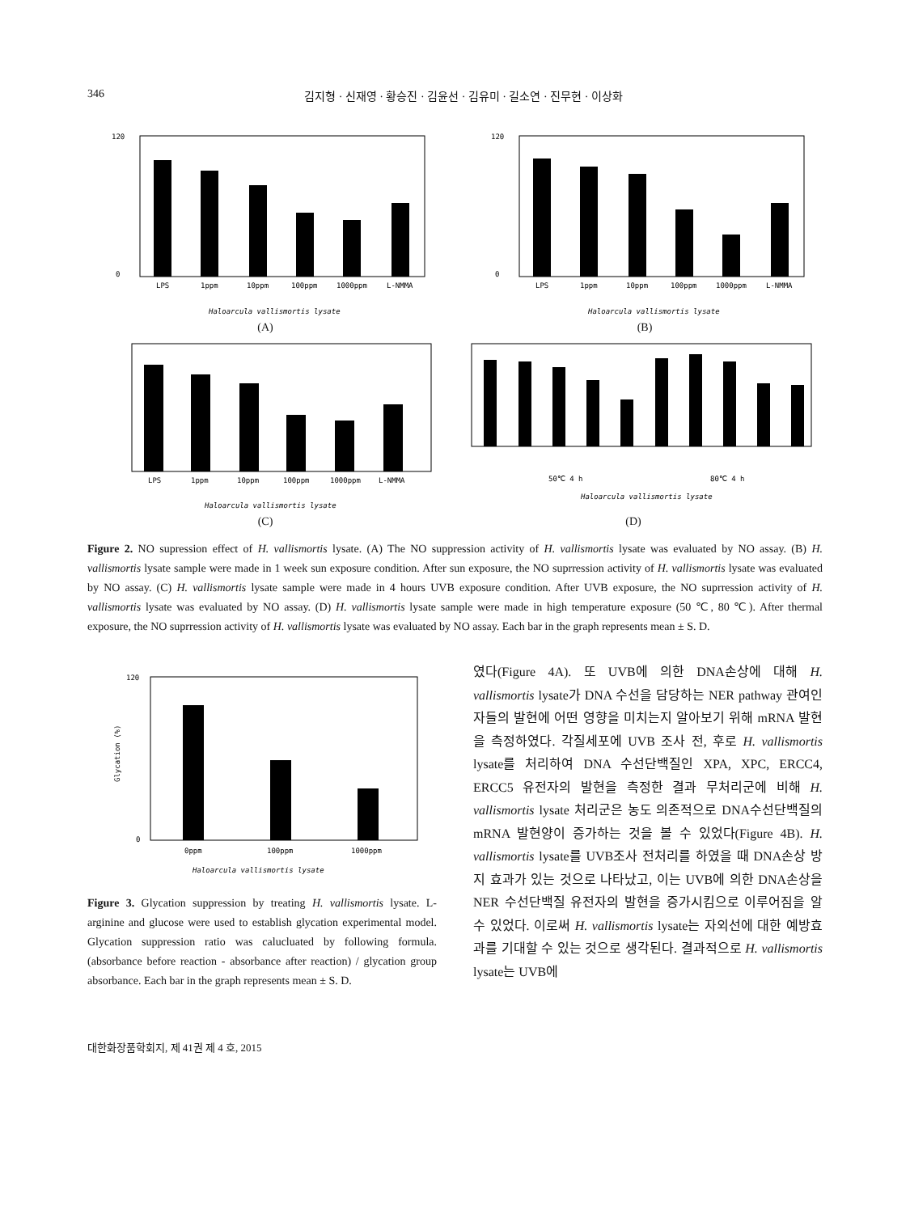346 김지형 · 신재영 · 황승진 · 김윤선 · 김유미 · 길소연 · 진무현 · 이상화
120
0
LPS
1ppm
10ppm
100ppm
1000ppm
L-NMMA
Haloarcula vallismortis lysate
(A)
120
0
LPS
1ppm
10ppm
100ppm
1000ppm
L-NMMA
Haloarcula vallismortis lysate
(B)
LPS
1ppm
10ppm
100ppm
1000ppm
L-NMMA
Haloarcula vallismortis lysate
(C)
50℃ 4 h
80℃ 4 h
Haloarcula vallismortis lysate
(D)
Figure 2. NO supression effect of H. vallismortis lysate. (A) The NO suppression activity of H. vallismortis lysate was evaluated by NO assay. (B) H. vallismortis lysate sample were made in 1 week sun exposure condition. After sun exposure, the NO suprression activity of H. vallismortis lysate was evaluated by NO assay. (C) H. vallismortis lysate sample were made in 4 hours UVB exposure condition. After UVB exposure, the NO suprression activity of H. vallismortis lysate was evaluated by NO assay. (D) H. vallismortis lysate sample were made in high temperature exposure (50 ℃, 80 ℃). After thermal exposure, the NO suprression activity of H. vallismortis lysate was evaluated by NO assay. Each bar in the graph represents mean ± S. D.
120
0
Glycation (%)
0ppm
100ppm
1000ppm
Haloarcula vallismortis lysate
Figure 3. Glycation suppression by treating H. vallismortis lysate. L-arginine and glucose were used to establish glycation experimental model. Glycation suppression ratio was calucluated by following formula. (absorbance before reaction - absorbance after reaction) / glycation group absorbance. Each bar in the graph represents mean ± S. D.
였다(Figure 4A). 또 UVB에 의한 DNA손상에 대해 H. vallismortis lysate가 DNA 수선을 담당하는 NER pathway 관여인자들의 발현에 어떤 영향을 미치는지 알아보기 위해 mRNA 발현을 측정하였다. 각질세포에 UVB 조사 전, 후로 H. vallismortis lysate를 처리하여 DNA 수선단백질인 XPA, XPC, ERCC4, ERCC5 유전자의 발현을 측정한 결과 무처리군에 비해 H. vallismortis lysate 처리군은 농도 의존적으로 DNA수선단백질의 mRNA 발현양이 증가하는 것을 볼 수 있었다(Figure 4B). H. vallismortis lysate를 UVB조사 전처리를 하였을 때 DNA손상 방지 효과가 있는 것으로 나타났고, 이는 UVB에 의한 DNA손상을 NER 수선단백질 유전자의 발현을 증가시킴으로 이루어짐을 알 수 있었다. 이로써 H. vallismortis lysate는 자외선에 대한 예방효과를 기대할 수 있는 것으로 생각된다. 결과적으로 H. vallismortis lysate는 UVB에
대한화장품학회지, 제 41권 제 4 호, 2015